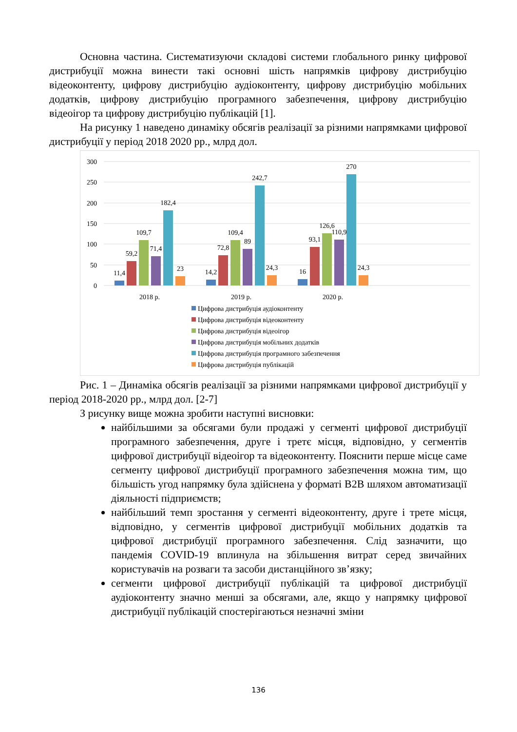Основна частина. Систематизуючи складові системи глобального ринку цифрової дистрибуції можна винести такі основні шість напрямків цифрову дистрибуцію відеоконтенту, цифрову дистрибуцію аудіоконтенту, цифрову дистрибуцію мобільних додатків, цифрову дистрибуцію програмного забезпечення, цифрову дистрибуцію відеоігор та цифрову дистрибуцію публікацій [1].
На рисунку 1 наведено динаміку обсягів реалізації за різними напрямками цифрової дистрибуції у період 2018 2020 рр., млрд дол.
300
250
200
150
100
50
0
11,4
59,2
109,7
71,4
182,4
23
14,2
72,8
109,4
89
242,7
24,3
16
93,1
126,6
110,9
270
24,3
2018 р.
2019 р.
2020 р.
Цифрова дистрибуція аудіоконтенту
Цифрова дистрибуція відеоконтенту
Цифрова дистрибуція відеоігор
Цифрова дистрибуція мобільних додатків
Цифрова дистрибуція програмного забезпечення
Цифрова дистрибуція публікацій
Рис. 1 – Динаміка обсягів реалізації за різними напрямками цифрової дистрибуції у період 2018-2020 рр., млрд дол. [2-7]
З рисунку вище можна зробити наступні висновки:
найбільшими за обсягами були продажі у сегменті цифрової дистрибуції програмного забезпечення, друге і третє місця, відповідно, у сегментів цифрової дистрибуції відеоігор та відеоконтенту. Пояснити перше місце саме сегменту цифрової дистрибуції програмного забезпечення можна тим, що більшість угод напрямку була здійснена у форматі B2B шляхом автоматизації діяльності підприємств;
найбільший темп зростання у сегменті відеоконтенту, друге і трете місця, відповідно, у сегментів цифрової дистрибуції мобільних додатків та цифрової дистрибуції програмного забезпечення. Слід зазначити, що пандемія COVID-19 вплинула на збільшення витрат серед звичайних користувачів на розваги та засоби дистанційного зв’язку;
сегменти цифрової дистрибуції публікацій та цифрової дистрибуції аудіоконтенту значно менші за обсягами, але, якщо у напрямку цифрової дистрибуції публікацій спостерігаються незначні зміни
136